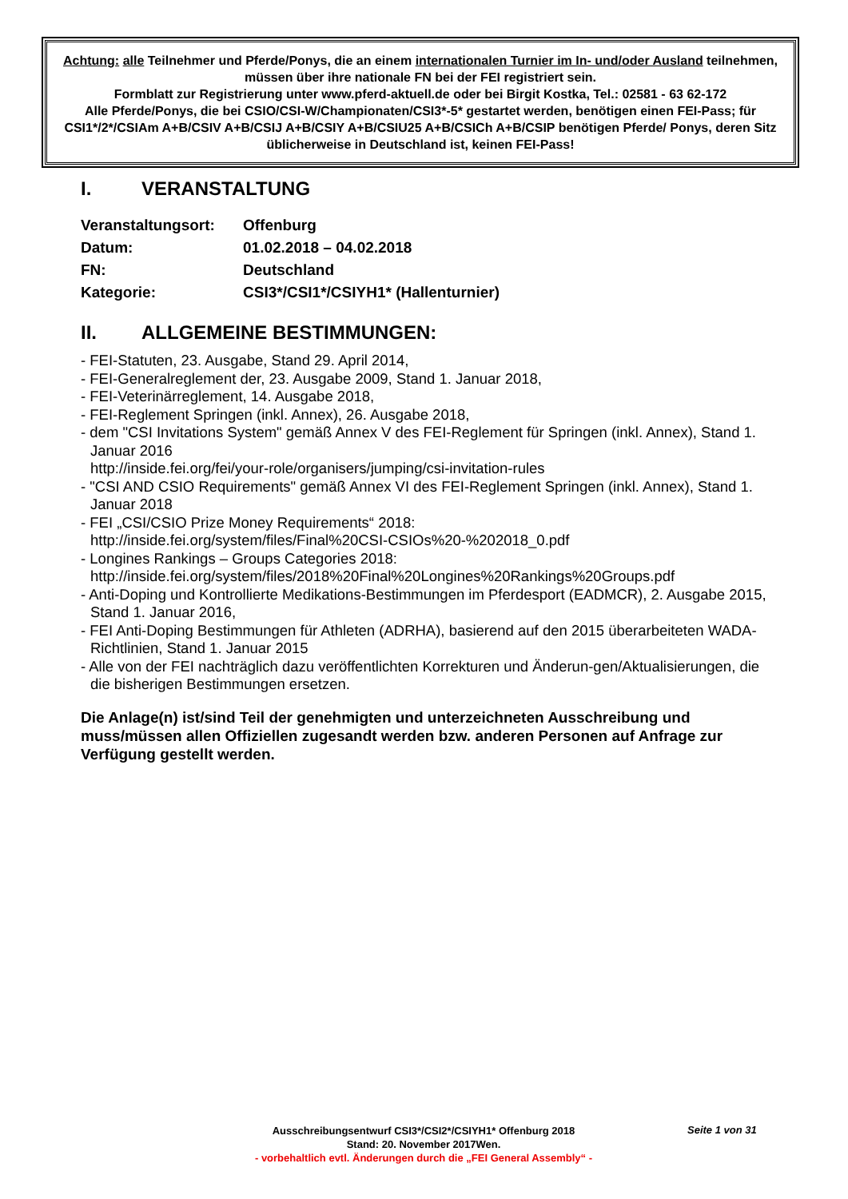Achtung: alle Teilnehmer und Pferde/Ponys, die an einem internationalen Turnier im In- und/oder Ausland teilnehmen, müssen über ihre nationale FN bei der FEI registriert sein.
Formblatt zur Registrierung unter www.pferd-aktuell.de oder bei Birgit Kostka, Tel.: 02581 - 63 62-172
Alle Pferde/Ponys, die bei CSIO/CSI-W/Championaten/CSI3*-5* gestartet werden, benötigen einen FEI-Pass; für CSI1*/2*/CSIAm A+B/CSIV A+B/CSIJ A+B/CSIY A+B/CSIU25 A+B/CSICh A+B/CSIP benötigen Pferde/ Ponys, deren Sitz üblicherweise in Deutschland ist, keinen FEI-Pass!
I. VERANSTALTUNG
Veranstaltungsort:
Offenburg
Datum: 01.02.2018 – 04.02.2018
FN: Deutschland
Kategorie: CSI3*/CSI1*/CSIYH1* (Hallenturnier)
II. ALLGEMEINE BESTIMMUNGEN:
- FEI-Statuten, 23. Ausgabe, Stand 29. April 2014,
- FEI-Generalreglement der, 23. Ausgabe 2009, Stand 1. Januar 2018,
- FEI-Veterinärreglement, 14. Ausgabe 2018,
- FEI-Reglement Springen (inkl. Annex), 26. Ausgabe 2018,
- dem "CSI Invitations System" gemäß Annex V des FEI-Reglement für Springen (inkl. Annex), Stand 1. Januar 2016
http://inside.fei.org/fei/your-role/organisers/jumping/csi-invitation-rules
- "CSI AND CSIO Requirements" gemäß Annex VI des FEI-Reglement Springen (inkl. Annex), Stand 1. Januar 2018
- FEI „CSI/CSIO Prize Money Requirements“ 2018:
http://inside.fei.org/system/files/Final%20CSI-CSIOs%20-%202018_0.pdf
- Longines Rankings – Groups Categories 2018:
http://inside.fei.org/system/files/2018%20Final%20Longines%20Rankings%20Groups.pdf
- Anti-Doping und Kontrollierte Medikations-Bestimmungen im Pferdesport (EADMCR), 2. Ausgabe 2015, Stand 1. Januar 2016,
- FEI Anti-Doping Bestimmungen für Athleten (ADRHA), basierend auf den 2015 überarbeiteten WADA-Richtlinien, Stand 1. Januar 2015
- Alle von der FEI nachträglich dazu veröffentlichten Korrekturen und Änderun-gen/Aktualisierungen, die die bisherigen Bestimmungen ersetzen.
Die Anlage(n) ist/sind Teil der genehmigten und unterzeichneten Ausschreibung und muss/müssen allen Offiziellen zugesandt werden bzw. anderen Personen auf Anfrage zur Verfügung gestellt werden.
Ausschreibungsentwurf CSI3*/CSI2*/CSIYH1* Offenburg 2018
Stand: 20. November 2017Wen.
- vorbehaltlich evtl. Änderungen durch die „FEI General Assembly“ -
Seite 1 von 31